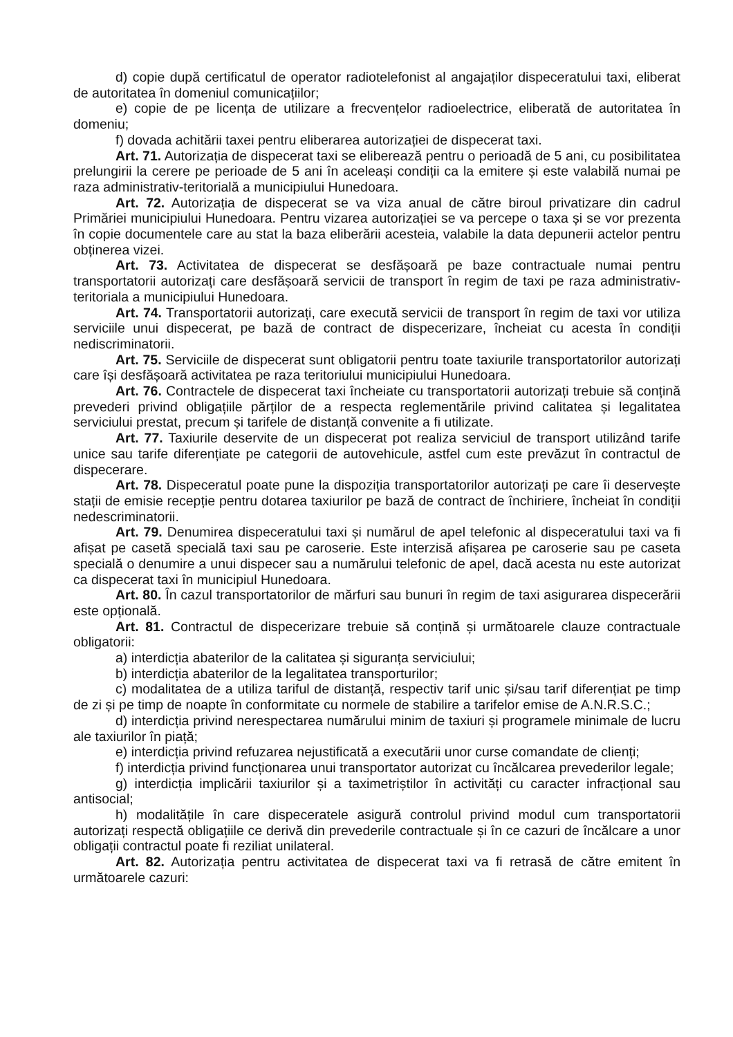d) copie după certificatul de operator radiotelefonist al angajaților dispeceratului taxi, eliberat de autoritatea în domeniul comunicațiilor;
e) copie de pe licența de utilizare a frecvențelor radioelectrice, eliberată de autoritatea în domeniu;
f) dovada achitării taxei pentru eliberarea autorizației de dispecerat taxi.
Art. 71. Autorizația de dispecerat taxi se eliberează pentru o perioadă de 5 ani, cu posibilitatea prelungirii la cerere pe perioade de 5 ani în aceleași condiții ca la emitere și este valabilă numai pe raza administrativ-teritorială a municipiului Hunedoara.
Art. 72. Autorizația de dispecerat se va viza anual de către biroul privatizare din cadrul Primăriei municipiului Hunedoara. Pentru vizarea autorizației se va percepe o taxa și se vor prezenta în copie documentele care au stat la baza eliberării acesteia, valabile la data depunerii actelor pentru obținerea vizei.
Art. 73. Activitatea de dispecerat se desfășoară pe baze contractuale numai pentru transportatorii autorizați care desfășoară servicii de transport în regim de taxi pe raza administrativ-teritoriala a municipiului Hunedoara.
Art. 74. Transportatorii autorizați, care execută servicii de transport în regim de taxi vor utiliza serviciile unui dispecerat, pe bază de contract de dispecerizare, încheiat cu acesta în condiții nediscriminatorii.
Art. 75. Serviciile de dispecerat sunt obligatorii pentru toate taxiurile transportatorilor autorizați care își desfășoară activitatea pe raza teritoriului municipiului Hunedoara.
Art. 76. Contractele de dispecerat taxi încheiate cu transportatorii autorizați trebuie să conțină prevederi privind obligațiile părților de a respecta reglementările privind calitatea și legalitatea serviciului prestat, precum și tarifele de distanță convenite a fi utilizate.
Art. 77. Taxiurile deservite de un dispecerat pot realiza serviciul de transport utilizând tarife unice sau tarife diferențiate pe categorii de autovehicule, astfel cum este prevăzut în contractul de dispecerare.
Art. 78. Dispeceratul poate pune la dispoziția transportatorilor autorizați pe care îi deservește stații de emisie recepție pentru dotarea taxiurilor pe bază de contract de închiriere, încheiat în condiții nedescriminatorii.
Art. 79. Denumirea dispeceratului taxi și numărul de apel telefonic al dispeceratului taxi va fi afișat pe casetă specială taxi sau pe caroserie. Este interzisă afișarea pe caroserie sau pe caseta specială o denumire a unui dispecer sau a numărului telefonic de apel, dacă acesta nu este autorizat ca dispecerat taxi în municipiul Hunedoara.
Art. 80. În cazul transportatorilor de mărfuri sau bunuri în regim de taxi asigurarea dispecerării este opțională.
Art. 81. Contractul de dispecerizare trebuie să conțină și următoarele clauze contractuale obligatorii:
a) interdicția abaterilor de la calitatea și siguranța serviciului;
b) interdicția abaterilor de la legalitatea transporturilor;
c) modalitatea de a utiliza tariful de distanță, respectiv tarif unic și/sau tarif diferențiat pe timp de zi și pe timp de noapte în conformitate cu normele de stabilire a tarifelor emise de A.N.R.S.C.;
d) interdicția privind nerespectarea numărului minim de taxiuri și programele minimale de lucru ale taxiurilor în piață;
e) interdicția privind refuzarea nejustificată a executării unor curse comandate de clienți;
f) interdicția privind funcționarea unui transportator autorizat cu încălcarea prevederilor legale;
g) interdicția implicării taxiurilor și a taximetriștilor în activități cu caracter infracțional sau antisocial;
h) modalitățile în care dispeceratele asigură controlul privind modul cum transportatorii autorizați respectă obligațiile ce derivă din prevederile contractuale și în ce cazuri de încălcare a unor obligații contractul poate fi reziliat unilateral.
Art. 82. Autorizația pentru activitatea de dispecerat taxi va fi retrasă de către emitent în următoarele cazuri: